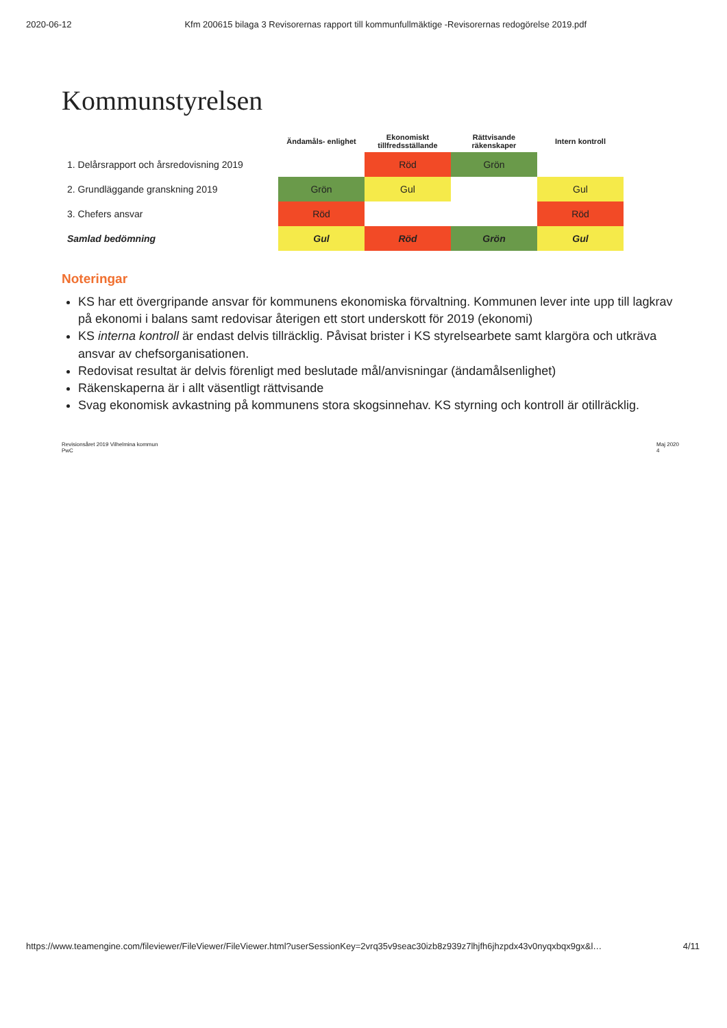2020-06-12 Kfm 200615 bilaga 3 Revisorernas rapport till kommunfullmäktige -Revisorernas redogörelse 2019.pdf
Kommunstyrelsen
| | Ändamåls- enlighet | Ekonomiskt tillfredsställande | Rättvisande räkenskaper | Intern kontroll |
| --- | --- | --- | --- | --- |
| 1. Delårsrapport och årsredovisning 2019 | | Röd | Grön | |
| 2. Grundläggande granskning 2019 | Grön | Gul | | Gul |
| 3. Chefers ansvar | Röd | | | Röd |
| Samlad bedömning | Gul | Röd | Grön | Gul |
Noteringar
KS har ett övergripande ansvar för kommunens ekonomiska förvaltning. Kommunen lever inte upp till lagkrav på ekonomi i balans samt redovisar återigen ett stort underskott för 2019 (ekonomi)
KS interna kontroll är endast delvis tillräcklig. Påvisat brister i KS styrelsearbete samt klargöra och utkräva ansvar av chefsorganisationen.
Redovisat resultat är delvis förenligt med beslutade mål/anvisningar (ändamålsenlighet)
Räkenskaperna är i allt väsentligt rättvisande
Svag ekonomisk avkastning på kommunens stora skogsinnehav. KS styrning och kontroll är otillräcklig.
Revisionsåret 2019 Vilhelmina kommun
PwC Maj 2020
4
https://www.teamengine.com/fileviewer/FileViewer/FileViewer.html?userSessionKey=2vrq35v9seac30izb8z939z7lhjfh6jhzpdx43v0nyqxbqx9gx&l… 4/11